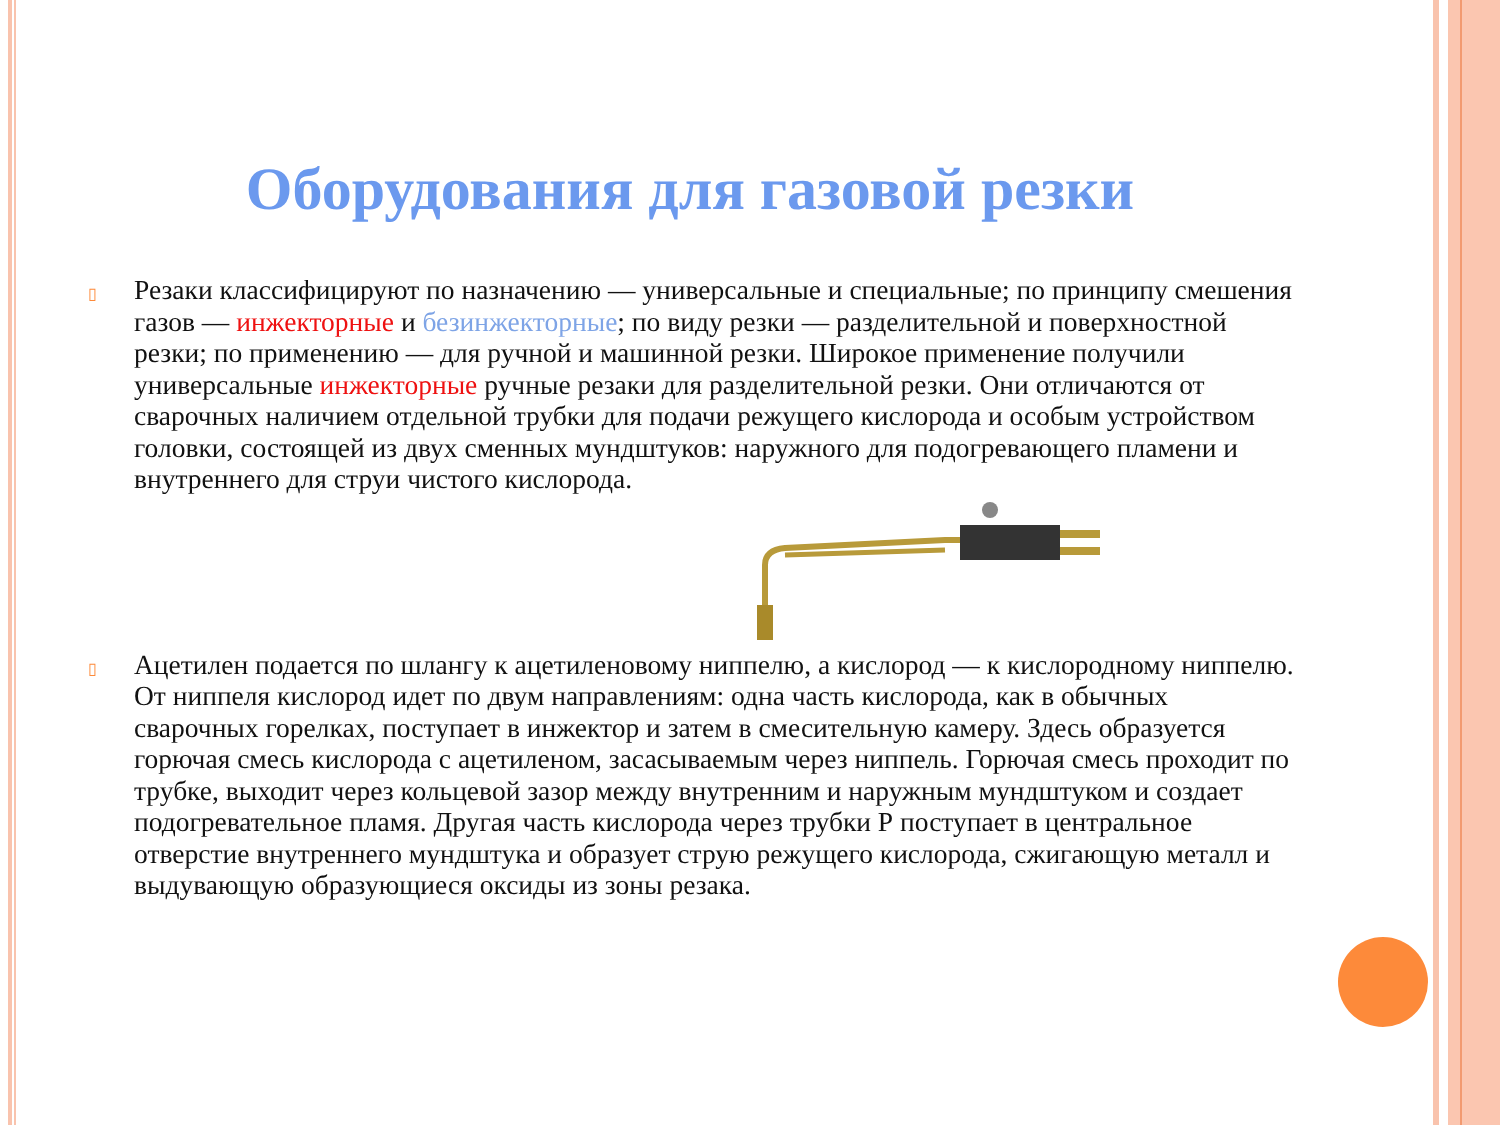Оборудования для газовой резки
▯ Резаки классифицируют по назначению — универсальные и специальные; по принципу смешения газов — инжекторные и безинжекторные; по виду резки — разделительной и поверхностной резки; по применению — для ручной и машинной резки. Широкое применение получили универсальные инжекторные ручные резаки для разделительной резки. Они отличаются от сварочных наличием отдельной трубки для подачи режущего кислорода и особым устройством головки, состоящей из двух сменных мундштуков: наружного для подогревающего пламени и внутреннего для струи чистого кислорода.
▯ Ацетилен подается по шлангу к ацетиленовому ниппелю, а кислород — к кислородному ниппелю. От ниппеля кислород идет по двум направлениям: одна часть кислорода, как в обычных сварочных горелках, поступает в инжектор и затем в смесительную камеру. Здесь образуется горючая смесь кислорода с ацетиленом, засасываемым через ниппель. Горючая смесь проходит по трубке, выходит через кольцевой зазор между внутренним и наружным мундштуком и создает подогревательное пламя. Другая часть кислорода через трубки Р поступает в центральное отверстие внутреннего мундштука и образует струю режущего кислорода, сжигающую металл и выдувающую образующиеся оксиды из зоны резака.